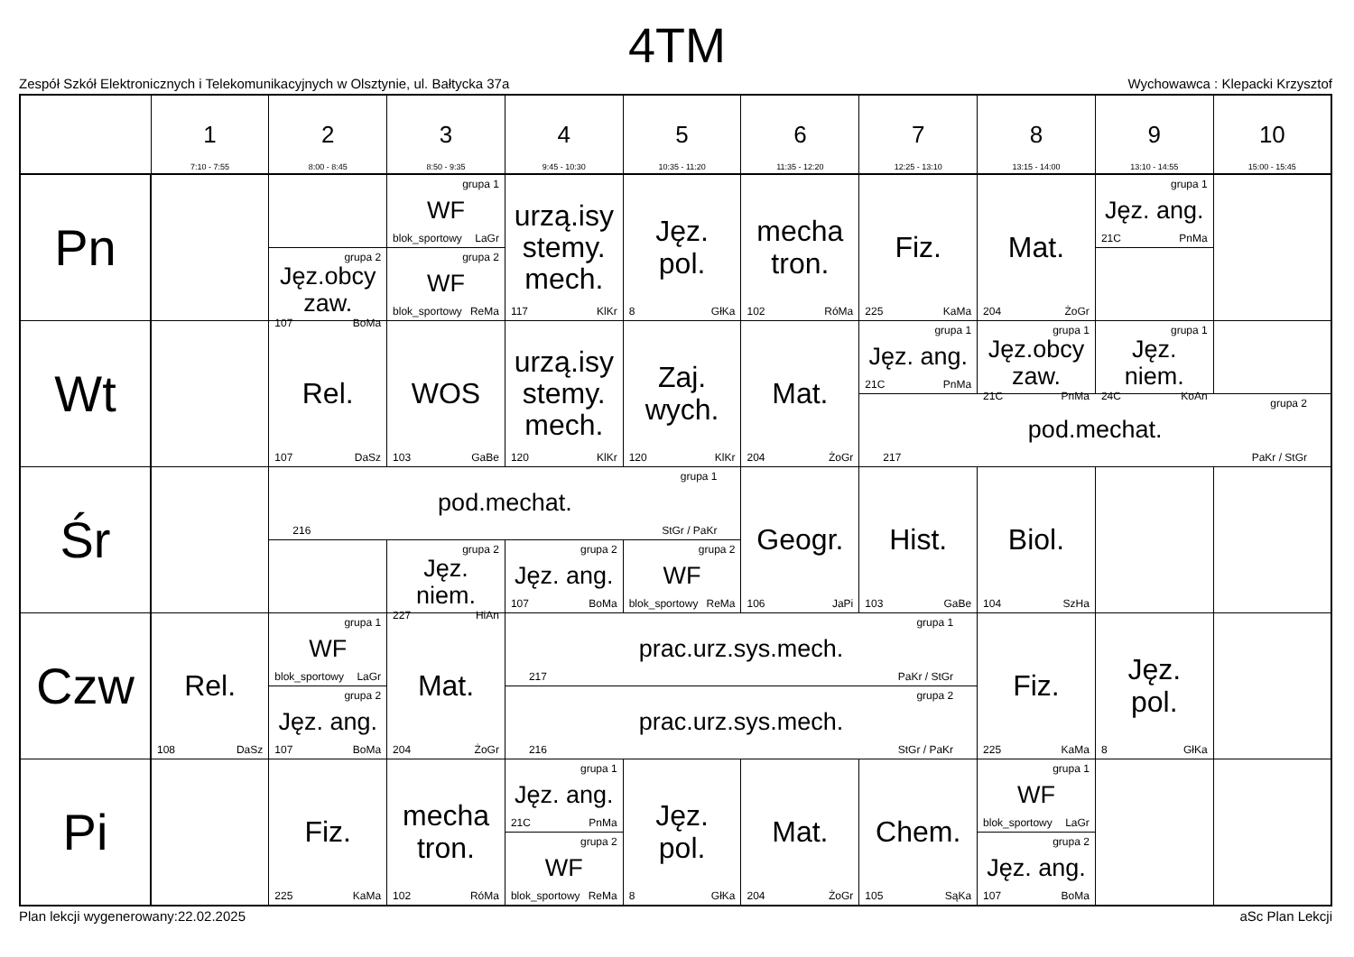4TM
Zespół Szkół Elektronicznych i Telekomunikacyjnych w Olsztynie, ul. Bałtycka 37a Wychowawca : Klepacki Krzysztof
| | 1 7:10 - 7:55 | 2 8:00 - 8:45 | 3 8:50 - 9:35 | 4 9:45 - 10:30 | 5 10:35 - 11:20 | 6 11:35 - 12:20 | 7 12:25 - 13:10 | 8 13:15 - 14:00 | 9 13:10 - 14:55 | 10 15:00 - 15:45 |
| --- | --- | --- | --- | --- | --- | --- | --- | --- | --- | --- |
| Pn | | | grupa 1 WF blok_sportowy LaGr | urzą.isy stemy. mech. 117 KlKr | Jęz. pol. 8 GłKa | mecha tron. 102 RóMa | Fiz. 225 KaMa | Mat. 204 ŻoGr | grupa 1 Jęz. ang. 21C PnMa | |
| | | grupa 2 Jęz.obcy zaw. 107 BoMa | grupa 2 WF blok_sportowy ReMa | | | | | | | |
| Wt | | Rel. 107 DaSz | WOS 103 GaBe | urzą.isy stemy. mech. 120 KlKr | Zaj. wych. 120 KlKr | Mat. 204 ŻoGr | grupa 1 Jęz. ang. 21C PnMa | grupa 1 Jęz.obcy zaw. 21C PnMa | grupa 1 Jęz. niem. 24C KoAn | |
| | | | | | | | grupa 2 pod.mechat. 217 PaKr / StGr | | | |
| Śr | | grupa 1 pod.mechat. 216 StGr / PaKr | | | | Geogr. 106 JaPi | Hist. 103 GaBe | Biol. 104 SzHa | | |
| | | | grupa 2 Jęz. niem. 227 HiAn | grupa 2 Jęz. ang. 107 BoMa | grupa 2 WF blok_sportowy ReMa | | | | | |
| Czw | Rel. 108 DaSz | grupa 1 WF blok_sportowy LaGr | Mat. 204 ŻoGr | grupa 1 prac.urz.sys.mech. 217 PaKr / StGr | | | | Fiz. 225 KaMa | Jęz. pol. 8 GłKa | |
| | | grupa 2 Jęz. ang. 107 BoMa | | grupa 2 prac.urz.sys.mech. 216 StGr / PaKr | | | | | | |
| Pi | | Fiz. 225 KaMa | mecha tron. 102 RóMa | grupa 1 Jęz. ang. 21C PnMa | Jęz. pol. 8 GłKa | Mat. 204 ŻoGr | Chem. 105 SąKa | grupa 1 WF blok_sportowy LaGr | | |
| | | | | grupa 2 WF blok_sportowy ReMa | | | | grupa 2 Jęz. ang. 107 BoMa | | |
Plan lekcji wygenerowany:22.02.2025 aSc Plan Lekcji